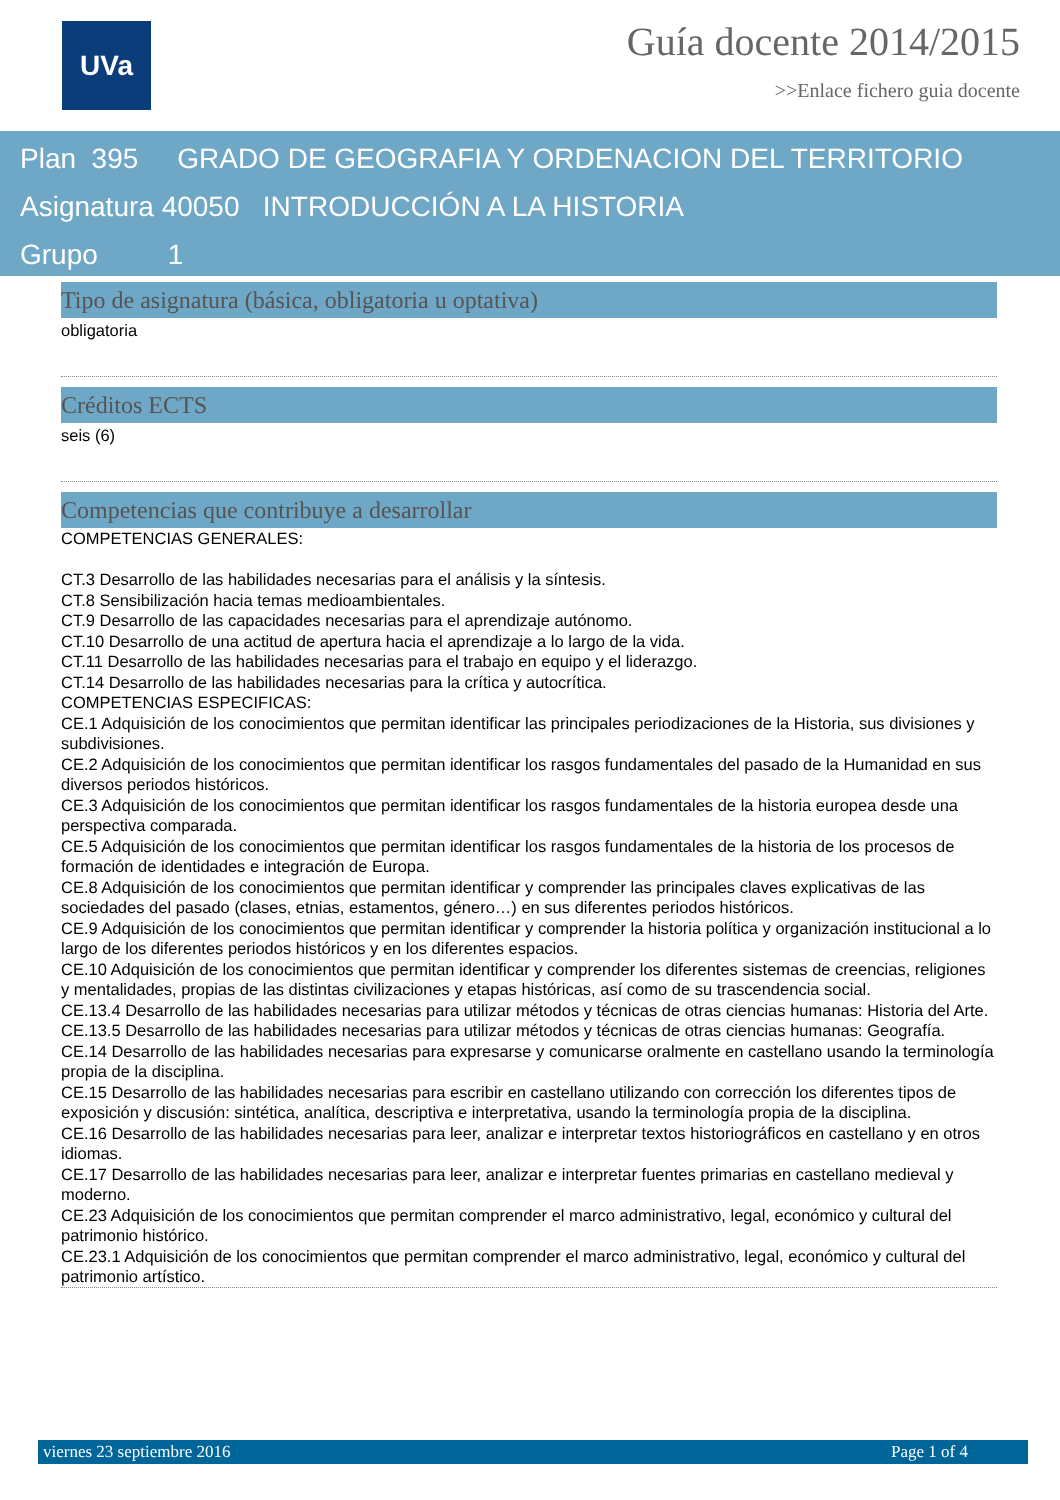UVa
Guía docente 2014/2015
>>Enlace fichero guia docente
Plan 395 GRADO DE GEOGRAFIA Y ORDENACION DEL TERRITORIO
Asignatura 40050 INTRODUCCIÓN A LA HISTORIA
Grupo 1
Tipo de asignatura (básica, obligatoria u optativa)
obligatoria
Créditos ECTS
seis (6)
Competencias que contribuye a desarrollar
COMPETENCIAS GENERALES:
CT.3 Desarrollo de las habilidades necesarias para el análisis y la síntesis.
CT.8 Sensibilización hacia temas medioambientales.
CT.9 Desarrollo de las capacidades necesarias para el aprendizaje autónomo.
CT.10 Desarrollo de una actitud de apertura hacia el aprendizaje a lo largo de la vida.
CT.11 Desarrollo de las habilidades necesarias para el trabajo en equipo y el liderazgo.
CT.14 Desarrollo de las habilidades necesarias para la crítica y autocrítica.
COMPETENCIAS ESPECIFICAS:
CE.1 Adquisición de los conocimientos que permitan identificar las principales periodizaciones de la Historia, sus divisiones y subdivisiones.
CE.2 Adquisición de los conocimientos que permitan identificar los rasgos fundamentales del pasado de la Humanidad en sus diversos periodos históricos.
CE.3 Adquisición de los conocimientos que permitan identificar los rasgos fundamentales de la historia europea desde una perspectiva comparada.
CE.5 Adquisición de los conocimientos que permitan identificar los rasgos fundamentales de la historia de los procesos de formación de identidades e integración de Europa.
CE.8 Adquisición de los conocimientos que permitan identificar y comprender las principales claves explicativas de las sociedades del pasado (clases, etnias, estamentos, género…) en sus diferentes periodos históricos.
CE.9 Adquisición de los conocimientos que permitan identificar y comprender la historia política y organización institucional a lo largo de los diferentes periodos históricos y en los diferentes espacios.
CE.10 Adquisición de los conocimientos que permitan identificar y comprender los diferentes sistemas de creencias, religiones y mentalidades, propias de las distintas civilizaciones y etapas históricas, así como de su trascendencia social.
CE.13.4 Desarrollo de las habilidades necesarias para utilizar métodos y técnicas de otras ciencias humanas: Historia del Arte.
CE.13.5 Desarrollo de las habilidades necesarias para utilizar métodos y técnicas de otras ciencias humanas: Geografía.
CE.14 Desarrollo de las habilidades necesarias para expresarse y comunicarse oralmente en castellano usando la terminología propia de la disciplina.
CE.15 Desarrollo de las habilidades necesarias para escribir en castellano utilizando con corrección los diferentes tipos de exposición y discusión: sintética, analítica, descriptiva e interpretativa, usando la terminología propia de la disciplina.
CE.16 Desarrollo de las habilidades necesarias para leer, analizar e interpretar textos historiográficos en castellano y en otros idiomas.
CE.17 Desarrollo de las habilidades necesarias para leer, analizar e interpretar fuentes primarias en castellano medieval y moderno.
CE.23 Adquisición de los conocimientos que permitan comprender el marco administrativo, legal, económico y cultural del patrimonio histórico.
CE.23.1 Adquisición de los conocimientos que permitan comprender el marco administrativo, legal, económico y cultural del patrimonio artístico.
viernes 23 septiembre 2016 Page 1 of 4